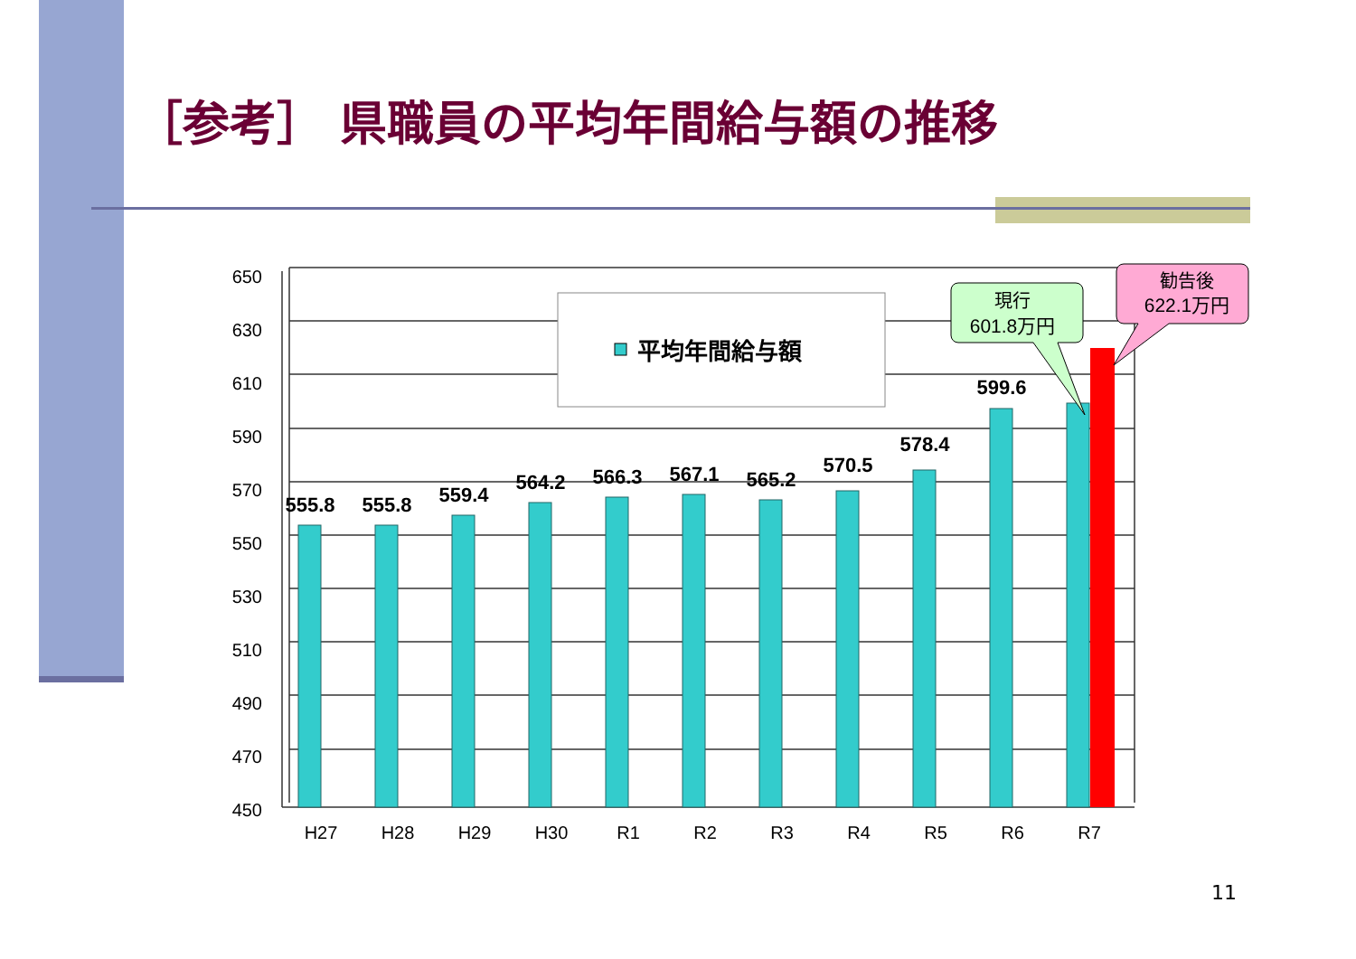［参考］ 県職員の平均年間給与額の推移
650
630
610
590
570
550
530
510
490
470
450
平均年間給与額
555.8
555.8
559.4
564.2
566.3
567.1
565.2
570.5
578.4
599.6
H27
H28
H29
H30
R1
R2
R3
R4
R5
R6
R7
現行
601.8万円
勧告後
622.1万円
11